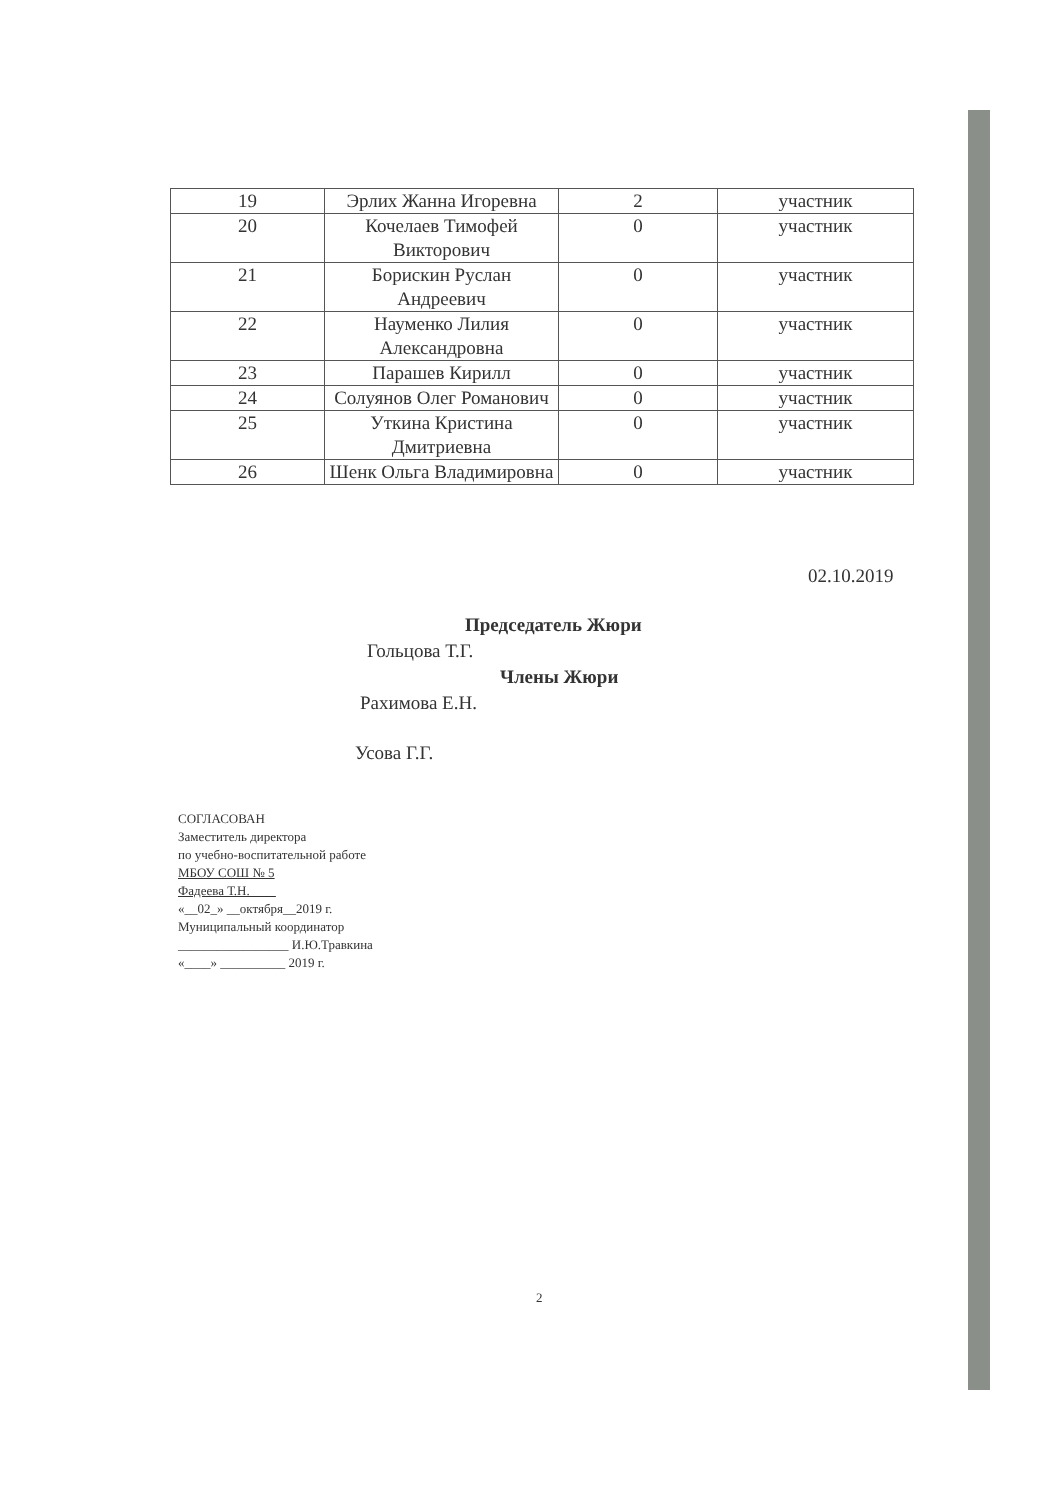| 19 | Эрлих Жанна Игоревна | 2 | участник |
| 20 | Кочелаев Тимофей Викторович | 0 | участник |
| 21 | Борискин Руслан Андреевич | 0 | участник |
| 22 | Науменко Лилия Александровна | 0 | участник |
| 23 | Парашев Кирилл | 0 | участник |
| 24 | Солуянов Олег Романович | 0 | участник |
| 25 | Уткина Кристина Дмитриевна | 0 | участник |
| 26 | Шенк Ольга Владимировна | 0 | участник |
02.10.2019
Председатель Жюри
Гольцова Т.Г.
Члены Жюри
Рахимова Е.Н.
Усова Г.Г.
СОГЛАСОВАН
Заместитель директора
по учебно-воспитательной работе
МБОУ СОШ № 5
Фадеева Т.Н.____
«__02_» __октября__2019 г.
Муниципальный координатор
_________________ И.Ю.Травкина
«____» __________ 2019 г.
2